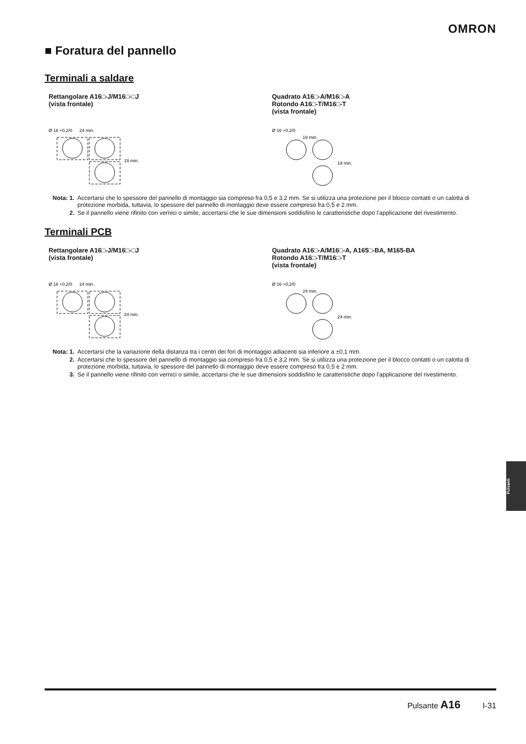OMRON
■ Foratura del pannello
Terminali a saldare
Rettangolare A16□-J/M16□-□J
(vista frontale)
Ø 16 +0,2/0
24 min.
19 min.
Quadrato A16□-A/M16□-A
Rotondo A16□-T/M16□-T
(vista frontale)
Ø 16 +0,2/0
19 min.
19 min.
Nota: 1. Accertarsi che lo spessore del pannello di montaggio sia compreso fra 0,5 e 3,2 mm. Se si utilizza una protezione per il blocco contatti o un calotta di protezione morbida, tuttavia, lo spessore del pannello di montaggio deve essere compreso fra 0,5 e 2 mm.
2. Se il pannello viene rifinito con vernici o simile, accertarsi che le sue dimensioni soddisfino le caratteristiche dopo l’applicazione del rivestimento.
Terminali PCB
Rettangolare A16□-J/M16□-□J
(vista frontale)
Ø 16 +0,2/0
24 min.
24 min.
Quadrato A16□-A/M16□-A, A165□-BA, M165-BA
Rotondo A16□-T/M16□-T
(vista frontale)
Ø 16 +0,2/0
24 min.
24 min.
Nota: 1. Accertarsi che la variazione della distanza tra i centri dei fori di montaggio adiacenti sia inferiore a ±0,1 mm.
2. Accertarsi che lo spessore del pannello di montaggio sia compreso fra 0,5 e 3,2 mm. Se si utilizza una protezione per il blocco contatti o un calotta di protezione morbida, tuttavia, lo spessore del pannello di montaggio deve essere compreso fra 0,5 e 2 mm.
3. Se il pannello viene rifinito con vernici o simile, accertarsi che le sue dimensioni soddisfino le caratteristiche dopo l’applicazione del rivestimento.
Pulsanti
Pulsante A16 I-31